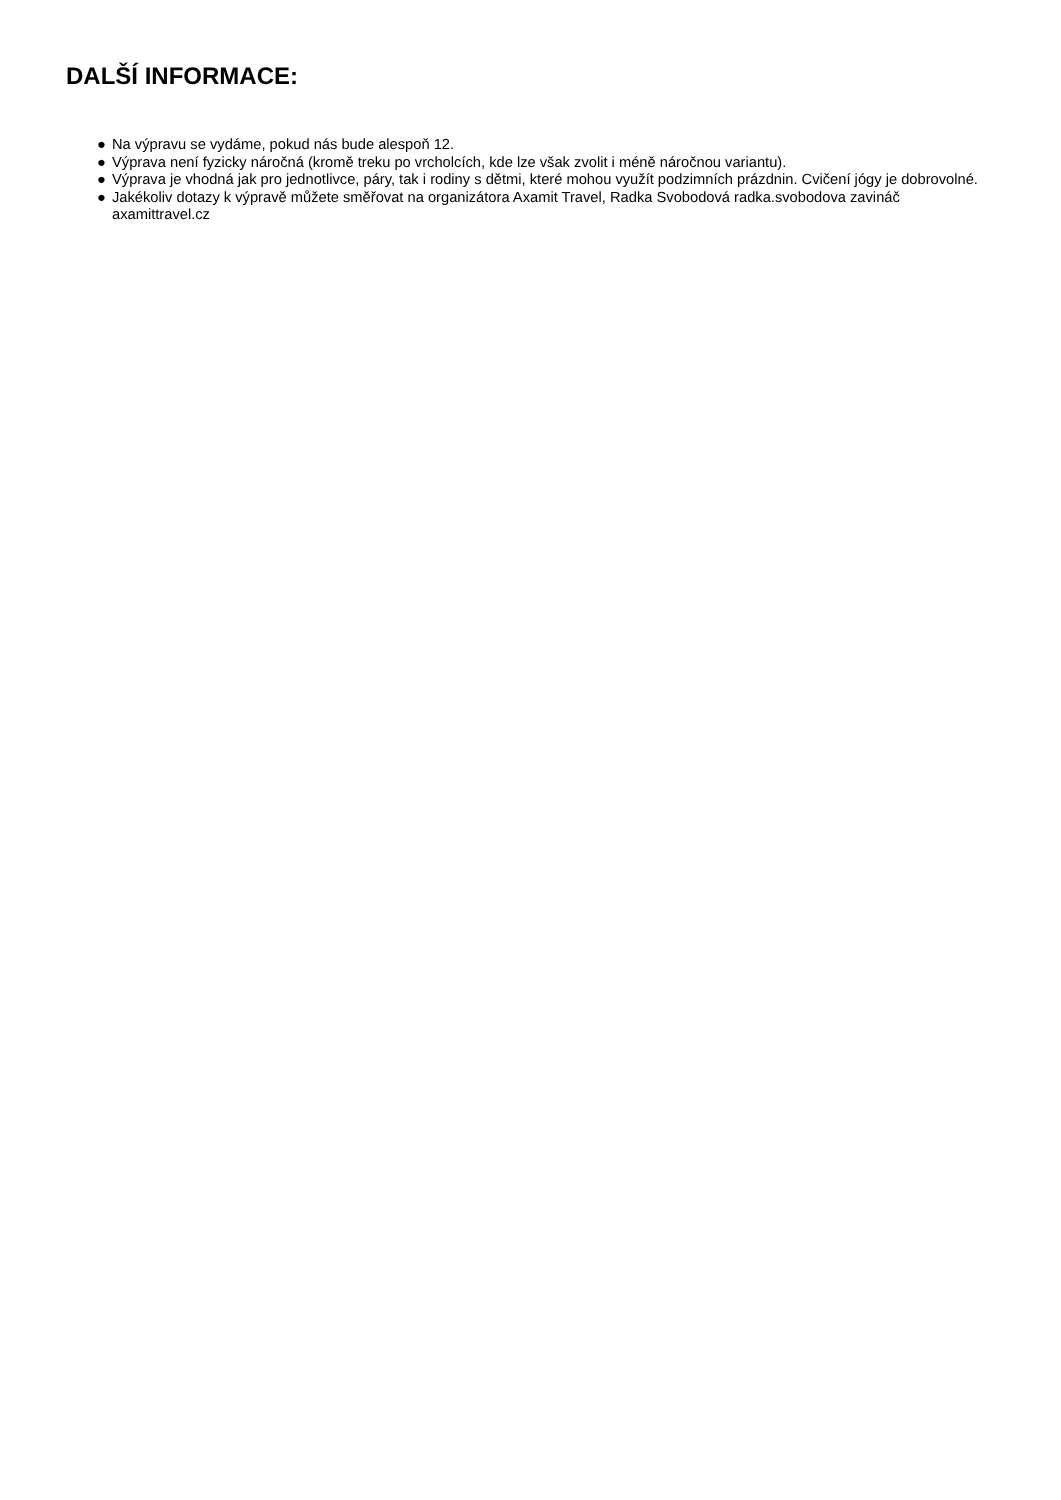DALŠÍ INFORMACE:
● Na výpravu se vydáme, pokud nás bude alespoň 12.
● Výprava není fyzicky náročná (kromě treku po vrcholcích, kde lze však zvolit i méně náročnou variantu).
● Výprava je vhodná jak pro jednotlivce, páry, tak i rodiny s dětmi, které mohou využít podzimních prázdnin. Cvičení jógy je dobrovolné.
● Jakékoliv dotazy k výpravě můžete směřovat na organizátora Axamit Travel, Radka Svobodová radka.svobodova zavináč axamittravel.cz